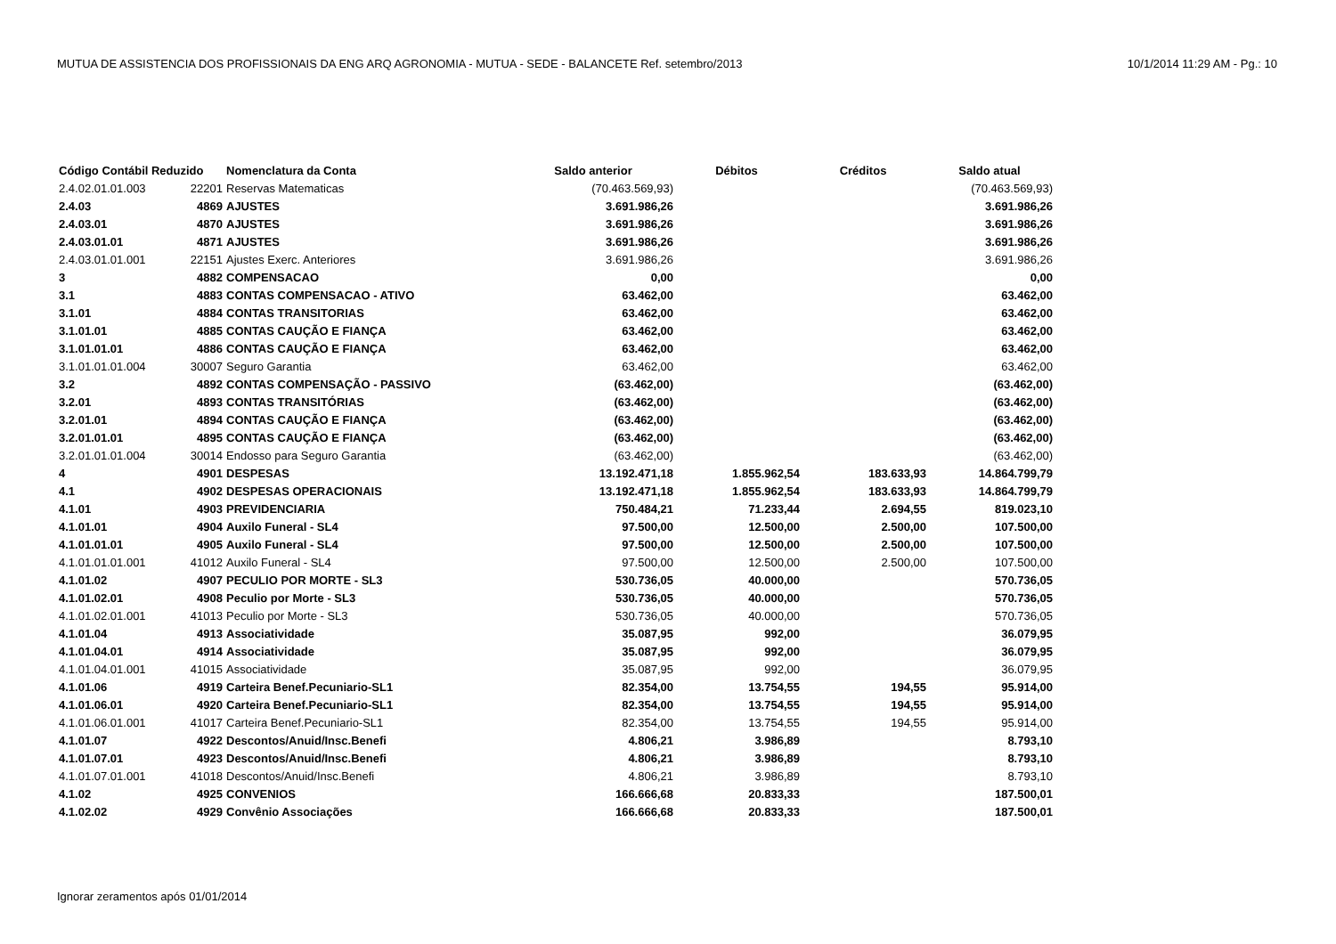MUTUA DE ASSISTENCIA DOS PROFISSIONAIS DA ENG ARQ AGRONOMIA - MUTUA - SEDE - BALANCETE Ref. setembro/2013 10/1/2014 11:29 AM - Pg.: 10
| Código Contábil Reduzido | | Nomenclatura da Conta | Saldo anterior | Débitos | Créditos | Saldo atual |
| --- | --- | --- | --- | --- | --- | --- |
| 2.4.02.01.01.003 | 22201 | Reservas Matematicas | (70.463.569,93) | | | (70.463.569,93) |
| 2.4.03 | 4869 | AJUSTES | 3.691.986,26 | | | 3.691.986,26 |
| 2.4.03.01 | 4870 | AJUSTES | 3.691.986,26 | | | 3.691.986,26 |
| 2.4.03.01.01 | 4871 | AJUSTES | 3.691.986,26 | | | 3.691.986,26 |
| 2.4.03.01.01.001 | 22151 | Ajustes Exerc. Anteriores | 3.691.986,26 | | | 3.691.986,26 |
| 3 | 4882 | COMPENSACAO | 0,00 | | | 0,00 |
| 3.1 | 4883 | CONTAS COMPENSACAO - ATIVO | 63.462,00 | | | 63.462,00 |
| 3.1.01 | 4884 | CONTAS TRANSITORIAS | 63.462,00 | | | 63.462,00 |
| 3.1.01.01 | 4885 | CONTAS CAUÇÃO E FIANÇA | 63.462,00 | | | 63.462,00 |
| 3.1.01.01.01 | 4886 | CONTAS CAUÇÃO E FIANÇA | 63.462,00 | | | 63.462,00 |
| 3.1.01.01.01.004 | 30007 | Seguro Garantia | 63.462,00 | | | 63.462,00 |
| 3.2 | 4892 | CONTAS COMPENSAÇÃO - PASSIVO | (63.462,00) | | | (63.462,00) |
| 3.2.01 | 4893 | CONTAS TRANSITÓRIAS | (63.462,00) | | | (63.462,00) |
| 3.2.01.01 | 4894 | CONTAS CAUÇÃO E FIANÇA | (63.462,00) | | | (63.462,00) |
| 3.2.01.01.01 | 4895 | CONTAS CAUÇÃO E FIANÇA | (63.462,00) | | | (63.462,00) |
| 3.2.01.01.01.004 | 30014 | Endosso para Seguro Garantia | (63.462,00) | | | (63.462,00) |
| 4 | 4901 | DESPESAS | 13.192.471,18 | 1.855.962,54 | 183.633,93 | 14.864.799,79 |
| 4.1 | 4902 | DESPESAS OPERACIONAIS | 13.192.471,18 | 1.855.962,54 | 183.633,93 | 14.864.799,79 |
| 4.1.01 | 4903 | PREVIDENCIARIA | 750.484,21 | 71.233,44 | 2.694,55 | 819.023,10 |
| 4.1.01.01 | 4904 | Auxilo Funeral - SL4 | 97.500,00 | 12.500,00 | 2.500,00 | 107.500,00 |
| 4.1.01.01.01 | 4905 | Auxilo Funeral - SL4 | 97.500,00 | 12.500,00 | 2.500,00 | 107.500,00 |
| 4.1.01.01.01.001 | 41012 | Auxilo Funeral - SL4 | 97.500,00 | 12.500,00 | 2.500,00 | 107.500,00 |
| 4.1.01.02 | 4907 | PECULIO POR MORTE - SL3 | 530.736,05 | 40.000,00 | | 570.736,05 |
| 4.1.01.02.01 | 4908 | Peculio por Morte - SL3 | 530.736,05 | 40.000,00 | | 570.736,05 |
| 4.1.01.02.01.001 | 41013 | Peculio por Morte - SL3 | 530.736,05 | 40.000,00 | | 570.736,05 |
| 4.1.01.04 | 4913 | Associatividade | 35.087,95 | 992,00 | | 36.079,95 |
| 4.1.01.04.01 | 4914 | Associatividade | 35.087,95 | 992,00 | | 36.079,95 |
| 4.1.01.04.01.001 | 41015 | Associatividade | 35.087,95 | 992,00 | | 36.079,95 |
| 4.1.01.06 | 4919 | Carteira Benef.Pecuniario-SL1 | 82.354,00 | 13.754,55 | 194,55 | 95.914,00 |
| 4.1.01.06.01 | 4920 | Carteira Benef.Pecuniario-SL1 | 82.354,00 | 13.754,55 | 194,55 | 95.914,00 |
| 4.1.01.06.01.001 | 41017 | Carteira Benef.Pecuniario-SL1 | 82.354,00 | 13.754,55 | 194,55 | 95.914,00 |
| 4.1.01.07 | 4922 | Descontos/Anuid/Insc.Benefi | 4.806,21 | 3.986,89 | | 8.793,10 |
| 4.1.01.07.01 | 4923 | Descontos/Anuid/Insc.Benefi | 4.806,21 | 3.986,89 | | 8.793,10 |
| 4.1.01.07.01.001 | 41018 | Descontos/Anuid/Insc.Benefi | 4.806,21 | 3.986,89 | | 8.793,10 |
| 4.1.02 | 4925 | CONVENIOS | 166.666,68 | 20.833,33 | | 187.500,01 |
| 4.1.02.02 | 4929 | Convênio Associações | 166.666,68 | 20.833,33 | | 187.500,01 |
Ignorar zeramentos após 01/01/2014